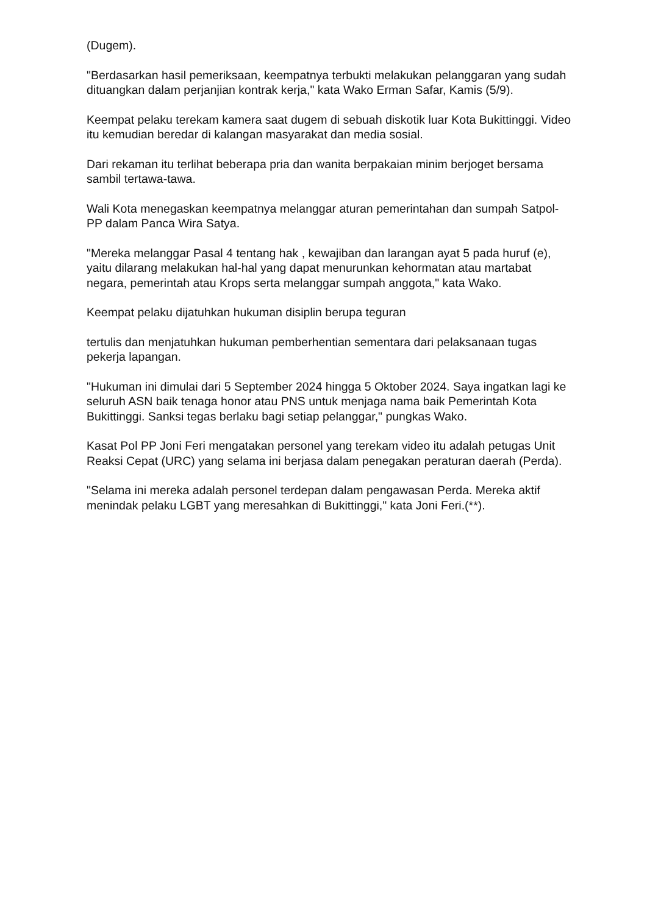(Dugem).
"Berdasarkan hasil pemeriksaan, keempatnya terbukti melakukan pelanggaran yang sudah dituangkan dalam perjanjian kontrak kerja," kata Wako Erman Safar, Kamis (5/9).
Keempat pelaku terekam kamera saat dugem di sebuah diskotik luar Kota Bukittinggi. Video itu kemudian beredar di kalangan masyarakat dan media sosial.
Dari rekaman itu terlihat beberapa pria dan wanita berpakaian minim berjoget bersama sambil tertawa-tawa.
Wali Kota menegaskan keempatnya melanggar aturan pemerintahan dan sumpah Satpol-PP dalam Panca Wira Satya.
"Mereka melanggar Pasal 4 tentang hak , kewajiban dan larangan ayat 5 pada huruf (e), yaitu dilarang melakukan hal-hal yang dapat menurunkan kehormatan atau martabat negara, pemerintah atau Krops serta melanggar sumpah anggota," kata Wako.
Keempat pelaku dijatuhkan hukuman disiplin berupa teguran
tertulis dan menjatuhkan hukuman pemberhentian sementara dari pelaksanaan tugas pekerja lapangan.
"Hukuman ini dimulai dari 5 September 2024 hingga 5 Oktober 2024. Saya ingatkan lagi ke seluruh ASN baik tenaga honor atau PNS untuk menjaga nama baik Pemerintah Kota Bukittinggi. Sanksi tegas berlaku bagi setiap pelanggar," pungkas Wako.
Kasat Pol PP Joni Feri mengatakan personel yang terekam video itu adalah petugas Unit Reaksi Cepat (URC) yang selama ini berjasa dalam penegakan peraturan daerah (Perda).
"Selama ini mereka adalah personel terdepan dalam pengawasan Perda. Mereka aktif menindak pelaku LGBT yang meresahkan di Bukittinggi," kata Joni Feri.(**).